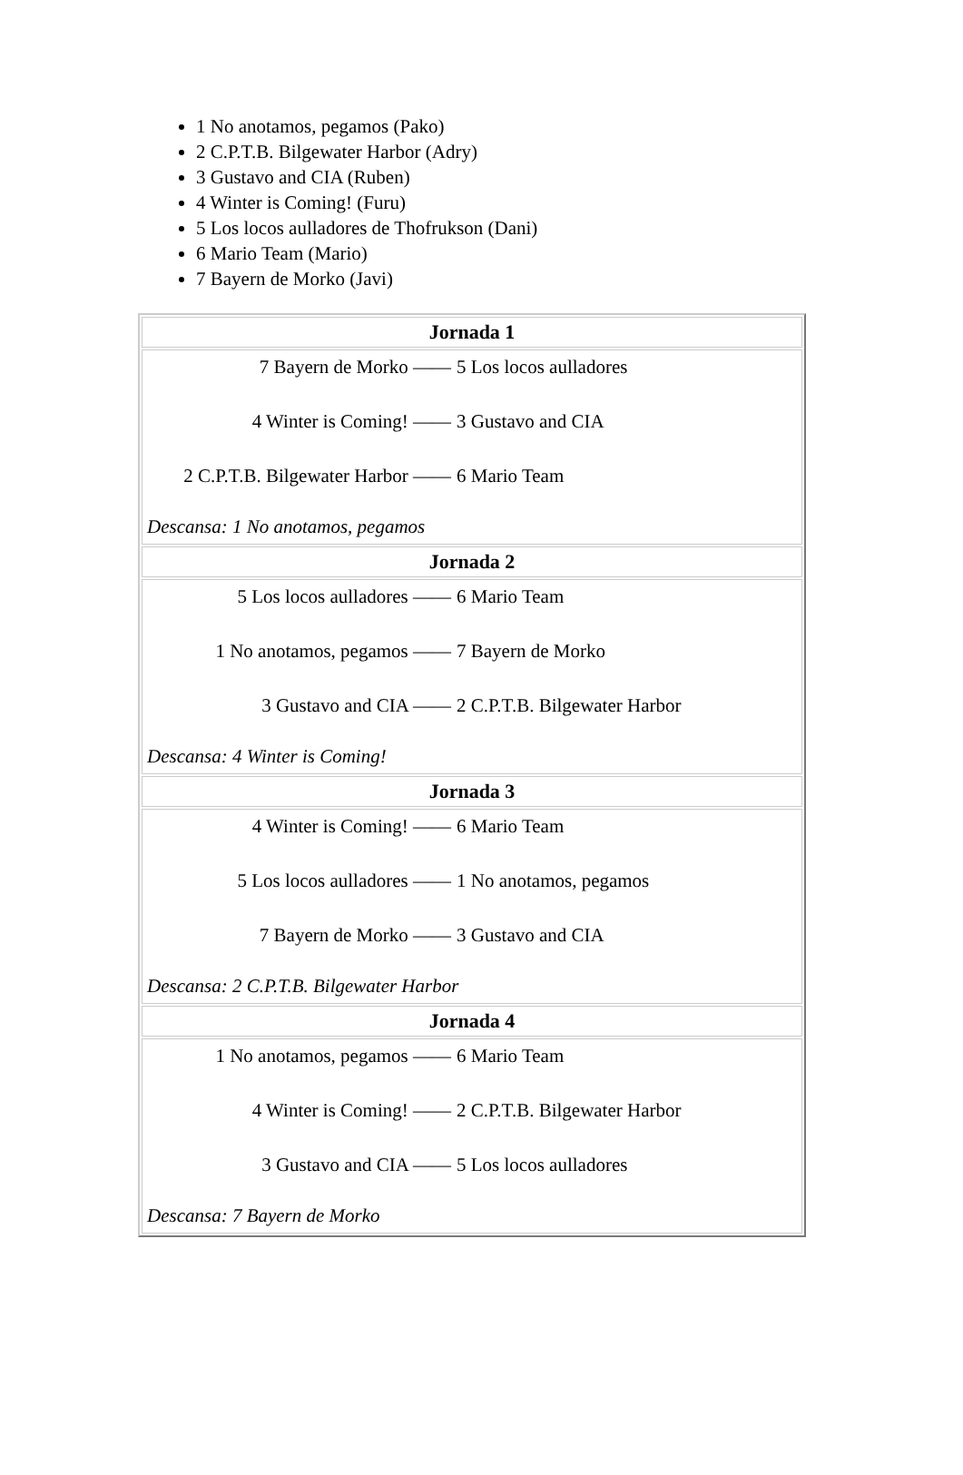1 No anotamos, pegamos (Pako)
2 C.P.T.B. Bilgewater Harbor (Adry)
3 Gustavo and CIA (Ruben)
4 Winter is Coming! (Furu)
5 Los locos aulladores de Thofrukson (Dani)
6 Mario Team (Mario)
7 Bayern de Morko (Javi)
| Jornada 1 |
| --- |
| 7 Bayern de Morko —— 5 Los locos aulladores 4 Winter is Coming! —— 3 Gustavo and CIA 2 C.P.T.B. Bilgewater Harbor —— 6 Mario Team Descansa: 1 No anotamos, pegamos |
| Jornada 2 |
| 5 Los locos aulladores —— 6 Mario Team 1 No anotamos, pegamos —— 7 Bayern de Morko 3 Gustavo and CIA —— 2 C.P.T.B. Bilgewater Harbor Descansa: 4 Winter is Coming! |
| Jornada 3 |
| 4 Winter is Coming! —— 6 Mario Team 5 Los locos aulladores —— 1 No anotamos, pegamos 7 Bayern de Morko —— 3 Gustavo and CIA Descansa: 2 C.P.T.B. Bilgewater Harbor |
| Jornada 4 |
| 1 No anotamos, pegamos —— 6 Mario Team 4 Winter is Coming! —— 2 C.P.T.B. Bilgewater Harbor 3 Gustavo and CIA —— 5 Los locos aulladores Descansa: 7 Bayern de Morko |